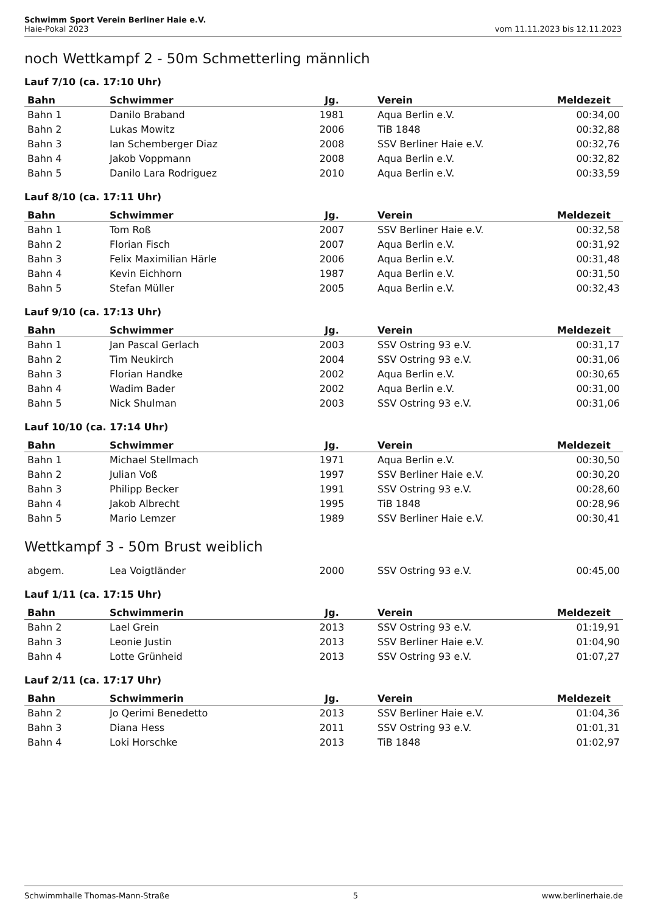Schwimm Sport Verein Berliner Haie e.V.
Haie-Pokal 2023 vom 11.11.2023 bis 12.11.2023
noch Wettkampf 2 - 50m Schmetterling männlich
Lauf 7/10 (ca. 17:10 Uhr)
| Bahn | Schwimmer | Jg. | Verein | Meldezeit |
| --- | --- | --- | --- | --- |
| Bahn 1 | Danilo Braband | 1981 | Aqua Berlin e.V. | 00:34,00 |
| Bahn 2 | Lukas Mowitz | 2006 | TiB 1848 | 00:32,88 |
| Bahn 3 | Ian Schemberger Diaz | 2008 | SSV Berliner Haie e.V. | 00:32,76 |
| Bahn 4 | Jakob Voppmann | 2008 | Aqua Berlin e.V. | 00:32,82 |
| Bahn 5 | Danilo Lara Rodriguez | 2010 | Aqua Berlin e.V. | 00:33,59 |
Lauf 8/10 (ca. 17:11 Uhr)
| Bahn | Schwimmer | Jg. | Verein | Meldezeit |
| --- | --- | --- | --- | --- |
| Bahn 1 | Tom Roß | 2007 | SSV Berliner Haie e.V. | 00:32,58 |
| Bahn 2 | Florian Fisch | 2007 | Aqua Berlin e.V. | 00:31,92 |
| Bahn 3 | Felix Maximilian Härle | 2006 | Aqua Berlin e.V. | 00:31,48 |
| Bahn 4 | Kevin Eichhorn | 1987 | Aqua Berlin e.V. | 00:31,50 |
| Bahn 5 | Stefan Müller | 2005 | Aqua Berlin e.V. | 00:32,43 |
Lauf 9/10 (ca. 17:13 Uhr)
| Bahn | Schwimmer | Jg. | Verein | Meldezeit |
| --- | --- | --- | --- | --- |
| Bahn 1 | Jan Pascal Gerlach | 2003 | SSV Ostring 93 e.V. | 00:31,17 |
| Bahn 2 | Tim Neukirch | 2004 | SSV Ostring 93 e.V. | 00:31,06 |
| Bahn 3 | Florian Handke | 2002 | Aqua Berlin e.V. | 00:30,65 |
| Bahn 4 | Wadim Bader | 2002 | Aqua Berlin e.V. | 00:31,00 |
| Bahn 5 | Nick Shulman | 2003 | SSV Ostring 93 e.V. | 00:31,06 |
Lauf 10/10 (ca. 17:14 Uhr)
| Bahn | Schwimmer | Jg. | Verein | Meldezeit |
| --- | --- | --- | --- | --- |
| Bahn 1 | Michael Stellmach | 1971 | Aqua Berlin e.V. | 00:30,50 |
| Bahn 2 | Julian Voß | 1997 | SSV Berliner Haie e.V. | 00:30,20 |
| Bahn 3 | Philipp Becker | 1991 | SSV Ostring 93 e.V. | 00:28,60 |
| Bahn 4 | Jakob Albrecht | 1995 | TiB 1848 | 00:28,96 |
| Bahn 5 | Mario Lemzer | 1989 | SSV Berliner Haie e.V. | 00:30,41 |
Wettkampf 3 - 50m Brust weiblich
| abgem. | Lea Voigtländer | 2000 | SSV Ostring 93 e.V. | 00:45,00 |
Lauf 1/11 (ca. 17:15 Uhr)
| Bahn | Schwimmerin | Jg. | Verein | Meldezeit |
| --- | --- | --- | --- | --- |
| Bahn 2 | Lael Grein | 2013 | SSV Ostring 93 e.V. | 01:19,91 |
| Bahn 3 | Leonie Justin | 2013 | SSV Berliner Haie e.V. | 01:04,90 |
| Bahn 4 | Lotte Grünheid | 2013 | SSV Ostring 93 e.V. | 01:07,27 |
Lauf 2/11 (ca. 17:17 Uhr)
| Bahn | Schwimmerin | Jg. | Verein | Meldezeit |
| --- | --- | --- | --- | --- |
| Bahn 2 | Jo Qerimi Benedetto | 2013 | SSV Berliner Haie e.V. | 01:04,36 |
| Bahn 3 | Diana Hess | 2011 | SSV Ostring 93 e.V. | 01:01,31 |
| Bahn 4 | Loki Horschke | 2013 | TiB 1848 | 01:02,97 |
Schwimmhalle Thomas-Mann-Straße 5 www.berlinerhaie.de